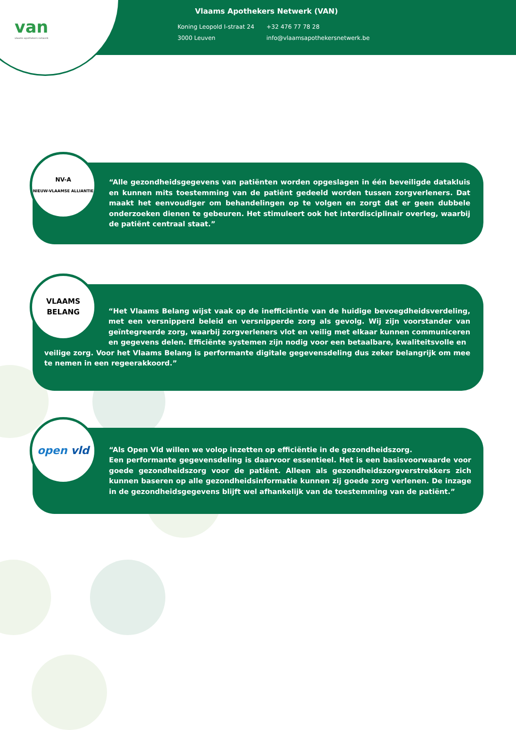van
vlaams apothekers netwerk
Vlaams Apothekers Netwerk (VAN)
Koning Leopold I-straat 24
3000 Leuven
+32 476 77 78 28
info@vlaamsapothekersnetwerk.be
NV-A
NIEUW-VLAAMSE ALLIANTIE
“Alle gezondheidsgegevens van patiënten worden opgeslagen in één beveiligde datakluis en kunnen mits toestemming van de patiënt gedeeld worden tussen zorgverleners. Dat maakt het eenvoudiger om behandelingen op te volgen en zorgt dat er geen dubbele onderzoeken dienen te gebeuren. Het stimuleert ook het interdisciplinair overleg, waarbij de patiënt centraal staat.”
VLAAMS
BELANG
“Het Vlaams Belang wijst vaak op de inefficiëntie van de huidige bevoegdheidsverdeling, met een versnipperd beleid en versnipperde zorg als gevolg. Wij zijn voorstander van geïntegreerde zorg, waarbij zorgverleners vlot en veilig met elkaar kunnen communiceren en gegevens delen. Efficiënte systemen zijn nodig voor een betaalbare, kwaliteitsvolle en
veilige zorg. Voor het Vlaams Belang is performante digitale gegevensdeling dus zeker belangrijk om mee te nemen in een regeerakkoord.”
open vld
“Als Open Vld willen we volop inzetten op efficiëntie in de gezondheidszorg.
Een performante gegevensdeling is daarvoor essentieel. Het is een basisvoorwaarde voor goede gezondheidszorg voor de patiënt. Alleen als gezondheidszorgverstrekkers zich kunnen baseren op alle gezondheidsinformatie kunnen zij goede zorg verlenen. De inzage in de gezondheidsgegevens blijft wel afhankelijk van de toestemming van de patiënt.”